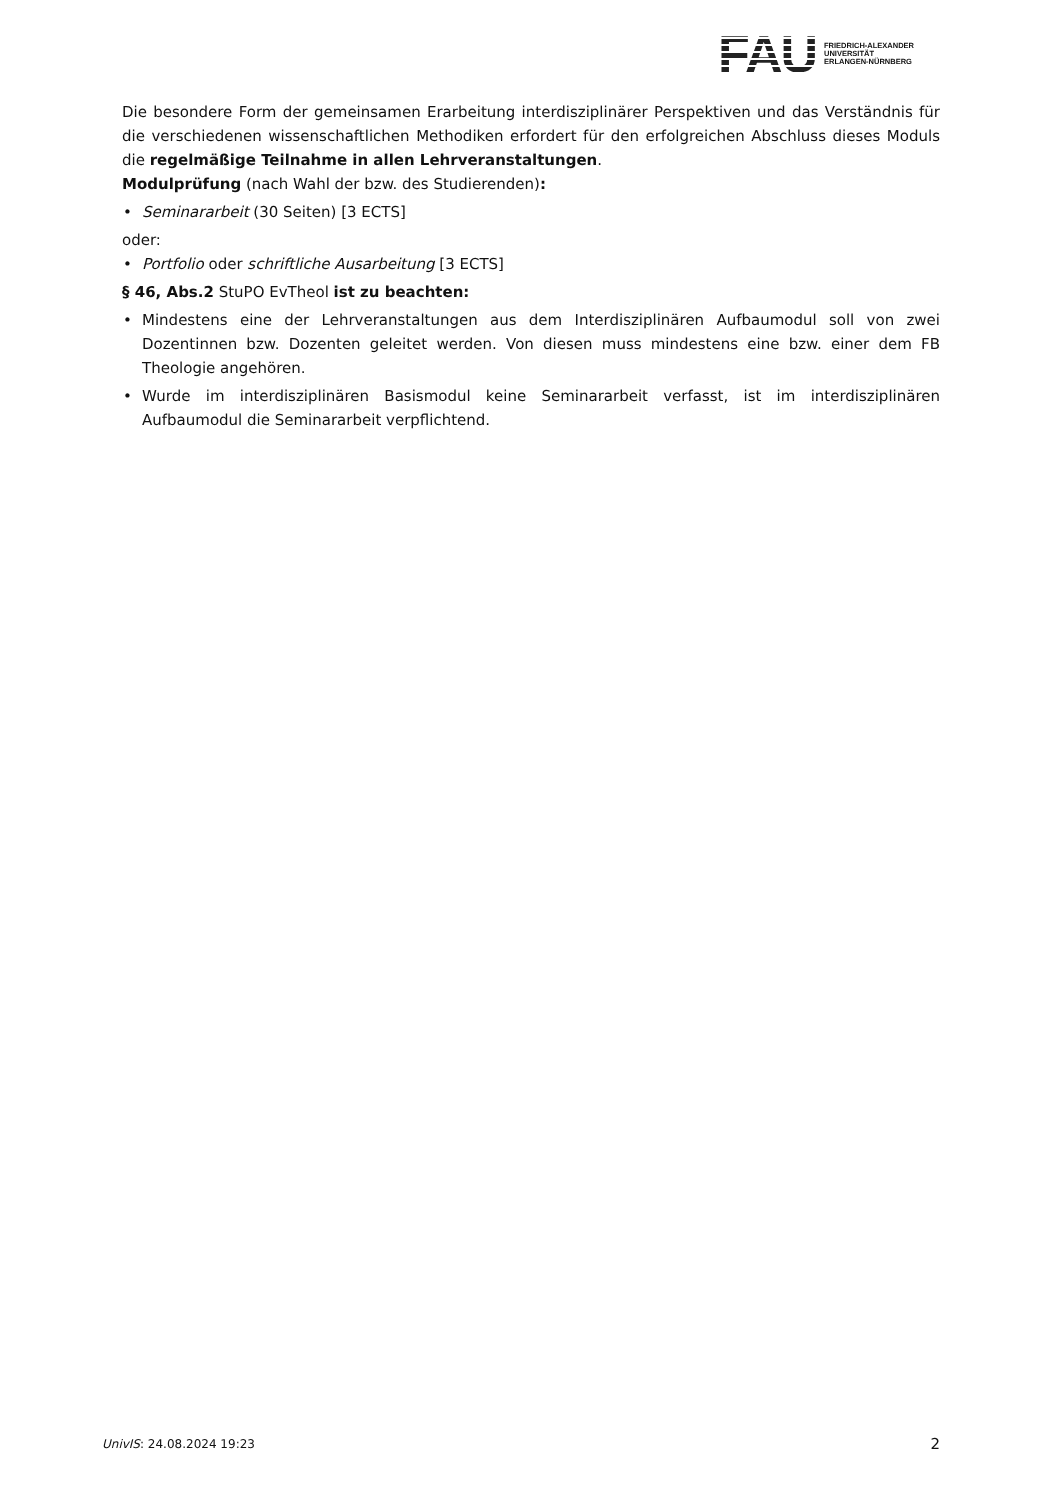FAU
FRIEDRICH-ALEXANDER
UNIVERSITÄT
ERLANGEN-NÜRNBERG
Die besondere Form der gemeinsamen Erarbeitung interdisziplinärer Perspektiven und das Verständnis für die verschiedenen wissenschaftlichen Methodiken erfordert für den erfolgreichen Abschluss dieses Moduls die regelmäßige Teilnahme in allen Lehrveranstaltungen.
Modulprüfung (nach Wahl der bzw. des Studierenden):
• Seminararbeit (30 Seiten) [3 ECTS]
oder:
• Portfolio oder schriftliche Ausarbeitung [3 ECTS]
§ 46, Abs.2 StuPO EvTheol ist zu beachten:
• Mindestens eine der Lehrveranstaltungen aus dem Interdisziplinären Aufbaumodul soll von zwei Dozentinnen bzw. Dozenten geleitet werden. Von diesen muss mindestens eine bzw. einer dem FB Theologie angehören.
• Wurde im interdisziplinären Basismodul keine Seminararbeit verfasst, ist im interdisziplinären Aufbaumodul die Seminararbeit verpflichtend.
UnivIS: 24.08.2024 19:23 2